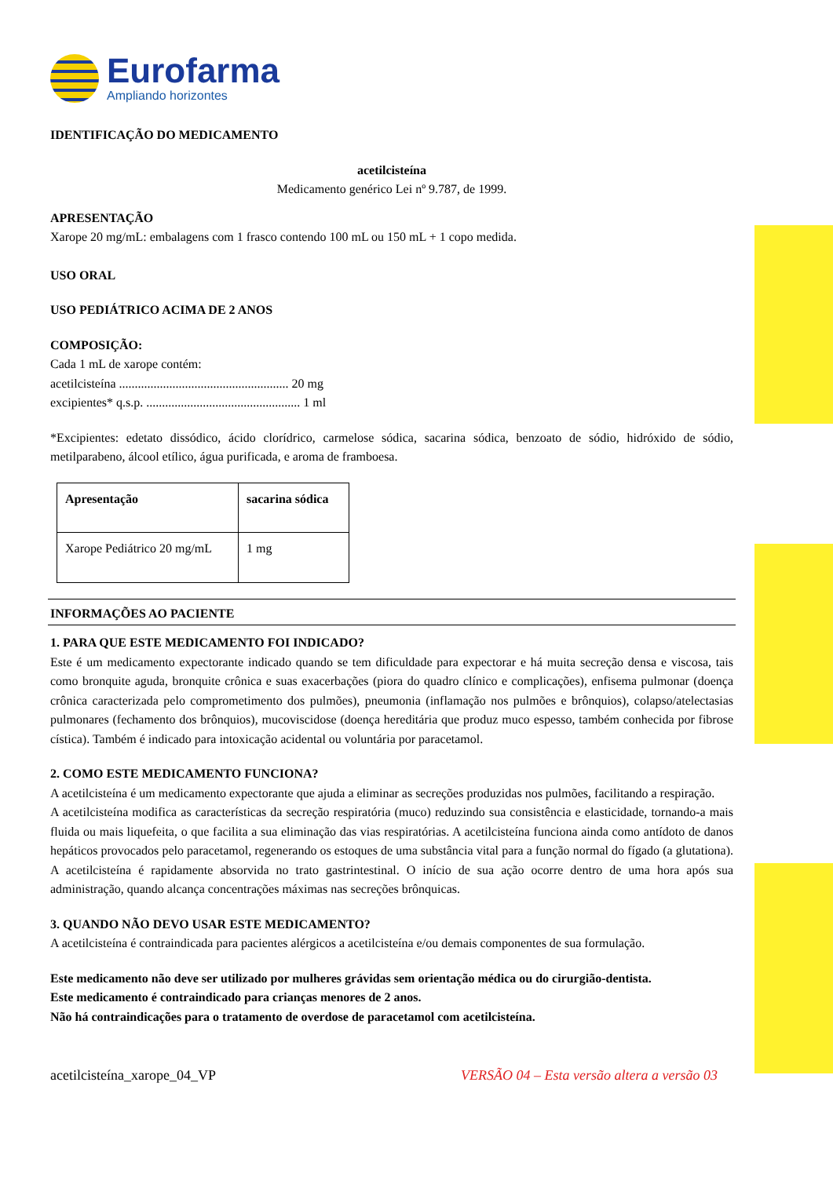Eurofarma
Ampliando horizontes
IDENTIFICAÇÃO DO MEDICAMENTO
acetilcisteína
Medicamento genérico Lei nº 9.787, de 1999.
APRESENTAÇÃO
Xarope 20 mg/mL: embalagens com 1 frasco contendo 100 mL ou 150 mL + 1 copo medida.
USO ORAL
USO PEDIÁTRICO ACIMA DE 2 ANOS
COMPOSIÇÃO:
Cada 1 mL de xarope contém:
acetilcisteína ...................................................... 20 mg
excipientes* q.s.p. ................................................. 1 ml
*Excipientes: edetato dissódico, ácido clorídrico, carmelose sódica, sacarina sódica, benzoato de sódio, hidróxido de sódio, metilparabeno, álcool etílico, água purificada, e aroma de framboesa.
| Apresentação | sacarina sódica |
| --- | --- |
| Xarope Pediátrico 20 mg/mL | 1 mg |
INFORMAÇÕES AO PACIENTE
1. PARA QUE ESTE MEDICAMENTO FOI INDICADO?
Este é um medicamento expectorante indicado quando se tem dificuldade para expectorar e há muita secreção densa e viscosa, tais como bronquite aguda, bronquite crônica e suas exacerbações (piora do quadro clínico e complicações), enfisema pulmonar (doença crônica caracterizada pelo comprometimento dos pulmões), pneumonia (inflamação nos pulmões e brônquios), colapso/atelectasias pulmonares (fechamento dos brônquios), mucoviscidose (doença hereditária que produz muco espesso, também conhecida por fibrose cística). Também é indicado para intoxicação acidental ou voluntária por paracetamol.
2. COMO ESTE MEDICAMENTO FUNCIONA?
A acetilcisteína é um medicamento expectorante que ajuda a eliminar as secreções produzidas nos pulmões, facilitando a respiração.
A acetilcisteína modifica as características da secreção respiratória (muco) reduzindo sua consistência e elasticidade, tornando-a mais fluida ou mais liquefeita, o que facilita a sua eliminação das vias respiratórias. A acetilcisteína funciona ainda como antídoto de danos hepáticos provocados pelo paracetamol, regenerando os estoques de uma substância vital para a função normal do fígado (a glutationa). A acetilcisteína é rapidamente absorvida no trato gastrintestinal. O início de sua ação ocorre dentro de uma hora após sua administração, quando alcança concentrações máximas nas secreções brônquicas.
3. QUANDO NÃO DEVO USAR ESTE MEDICAMENTO?
A acetilcisteína é contraindicada para pacientes alérgicos a acetilcisteína e/ou demais componentes de sua formulação.
Este medicamento não deve ser utilizado por mulheres grávidas sem orientação médica ou do cirurgião-dentista.
Este medicamento é contraindicado para crianças menores de 2 anos.
Não há contraindicações para o tratamento de overdose de paracetamol com acetilcisteína.
acetilcisteína_xarope_04_VP VERSÃO 04 – Esta versão altera a versão 03